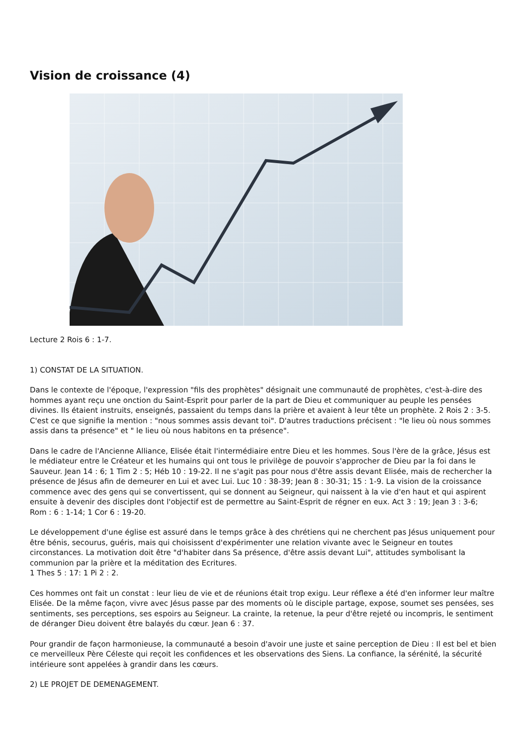Vision de croissance (4)
Lecture 2 Rois 6 : 1-7.
1) CONSTAT DE LA SITUATION.
Dans le contexte de l'époque, l'expression "fils des prophètes" désignait une communauté de prophètes, c'est-à-dire des hommes ayant reçu une onction du Saint-Esprit pour parler de la part de Dieu et communiquer au peuple les pensées divines. Ils étaient instruits, enseignés, passaient du temps dans la prière et avaient à leur tête un prophète. 2 Rois 2 : 3-5. C'est ce que signifie la mention : "nous sommes assis devant toi". D'autres traductions précisent : "le lieu où nous sommes assis dans ta présence" et " le lieu où nous habitons en ta présence".
Dans le cadre de l'Ancienne Alliance, Elisée était l'intermédiaire entre Dieu et les hommes. Sous l'ère de la grâce, Jésus est le médiateur entre le Créateur et les humains qui ont tous le privilège de pouvoir s'approcher de Dieu par la foi dans le Sauveur. Jean 14 : 6; 1 Tim 2 : 5; Héb 10 : 19-22. Il ne s'agit pas pour nous d'être assis devant Elisée, mais de rechercher la présence de Jésus afin de demeurer en Lui et avec Lui. Luc 10 : 38-39; Jean 8 : 30-31; 15 : 1-9. La vision de la croissance commence avec des gens qui se convertissent, qui se donnent au Seigneur, qui naissent à la vie d'en haut et qui aspirent ensuite à devenir des disciples dont l'objectif est de permettre au Saint-Esprit de régner en eux. Act 3 : 19; Jean 3 : 3-6;
Rom : 6 : 1-14; 1 Cor 6 : 19-20.
Le développement d'une église est assuré dans le temps grâce à des chrétiens qui ne cherchent pas Jésus uniquement pour être bénis, secourus, guéris, mais qui choisissent d'expérimenter une relation vivante avec le Seigneur en toutes circonstances. La motivation doit être "d'habiter dans Sa présence, d'être assis devant Lui", attitudes symbolisant la communion par la prière et la méditation des Ecritures.
1 Thes 5 : 17: 1 Pi 2 : 2.
Ces hommes ont fait un constat : leur lieu de vie et de réunions était trop exigu. Leur réflexe a été d'en informer leur maître Elisée. De la même façon, vivre avec Jésus passe par des moments où le disciple partage, expose, soumet ses pensées, ses sentiments, ses perceptions, ses espoirs au Seigneur. La crainte, la retenue, la peur d'être rejeté ou incompris, le sentiment de déranger Dieu doivent être balayés du cœur. Jean 6 : 37.
Pour grandir de façon harmonieuse, la communauté a besoin d'avoir une juste et saine perception de Dieu : Il est bel et bien ce merveilleux Père Céleste qui reçoit les confidences et les observations des Siens. La confiance, la sérénité, la sécurité intérieure sont appelées à grandir dans les cœurs.
2) LE PROJET DE DEMENAGEMENT.